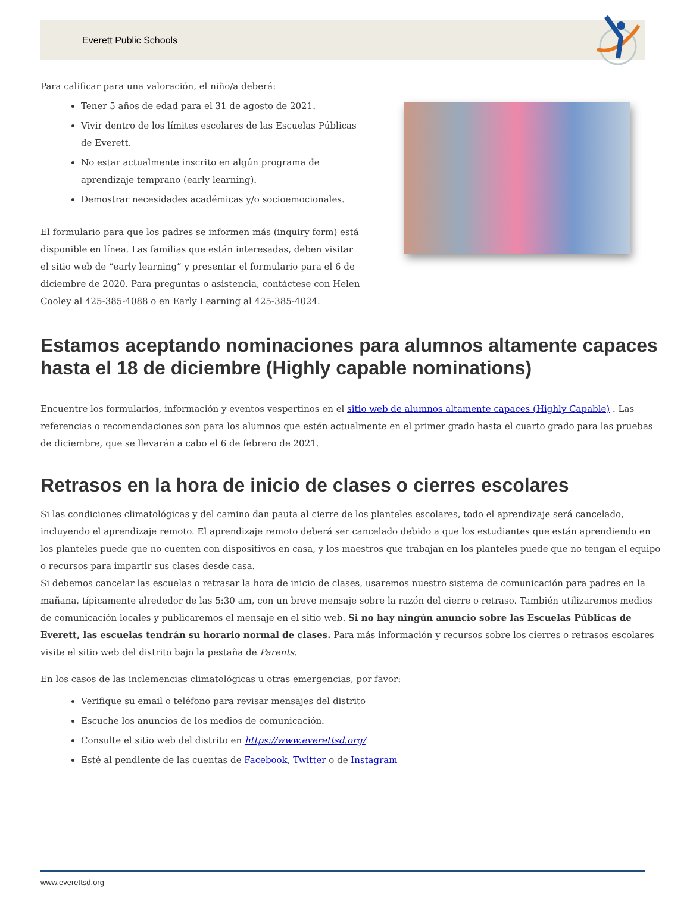Everett Public Schools
Para calificar para una valoración, el niño/a deberá:
Tener 5 años de edad para el 31 de agosto de 2021.
Vivir dentro de los límites escolares de las Escuelas Públicas de Everett.
No estar actualmente inscrito en algún programa de aprendizaje temprano (early learning).
Demostrar necesidades académicas y/o socioemocionales.
El formulario para que los padres se informen más (inquiry form) está disponible en línea. Las familias que están interesadas, deben visitar el sitio web de “early learning” y presentar el formulario para el 6 de diciembre de 2020. Para preguntas o asistencia, contáctese con Helen Cooley al 425-385-4088 o en Early Learning al 425-385-4024.
Estamos aceptando nominaciones para alumnos altamente capaces hasta el 18 de diciembre (Highly capable nominations)
Encuentre los formularios, información y eventos vespertinos en el sitio web de alumnos altamente capaces (Highly Capable) . Las referencias o recomendaciones son para los alumnos que estén actualmente en el primer grado hasta el cuarto grado para las pruebas de diciembre, que se llevarán a cabo el 6 de febrero de 2021.
Retrasos en la hora de inicio de clases o cierres escolares
Si las condiciones climatológicas y del camino dan pauta al cierre de los planteles escolares, todo el aprendizaje será cancelado, incluyendo el aprendizaje remoto. El aprendizaje remoto deberá ser cancelado debido a que los estudiantes que están aprendiendo en los planteles puede que no cuenten con dispositivos en casa, y los maestros que trabajan en los planteles puede que no tengan el equipo o recursos para impartir sus clases desde casa.
Si debemos cancelar las escuelas o retrasar la hora de inicio de clases, usaremos nuestro sistema de comunicación para padres en la mañana, típicamente alrededor de las 5:30 am, con un breve mensaje sobre la razón del cierre o retraso. También utilizaremos medios de comunicación locales y publicaremos el mensaje en el sitio web. Si no hay ningún anuncio sobre las Escuelas Públicas de Everett, las escuelas tendrán su horario normal de clases. Para más información y recursos sobre los cierres o retrasos escolares visite el sitio web del distrito bajo la pestaña de Parents.
En los casos de las inclemencias climatológicas u otras emergencias, por favor:
Verifique su email o teléfono para revisar mensajes del distrito
Escuche los anuncios de los medios de comunicación.
Consulte el sitio web del distrito en https://www.everettsd.org/
Esté al pendiente de las cuentas de Facebook, Twitter o de Instagram
www.everettsd.org